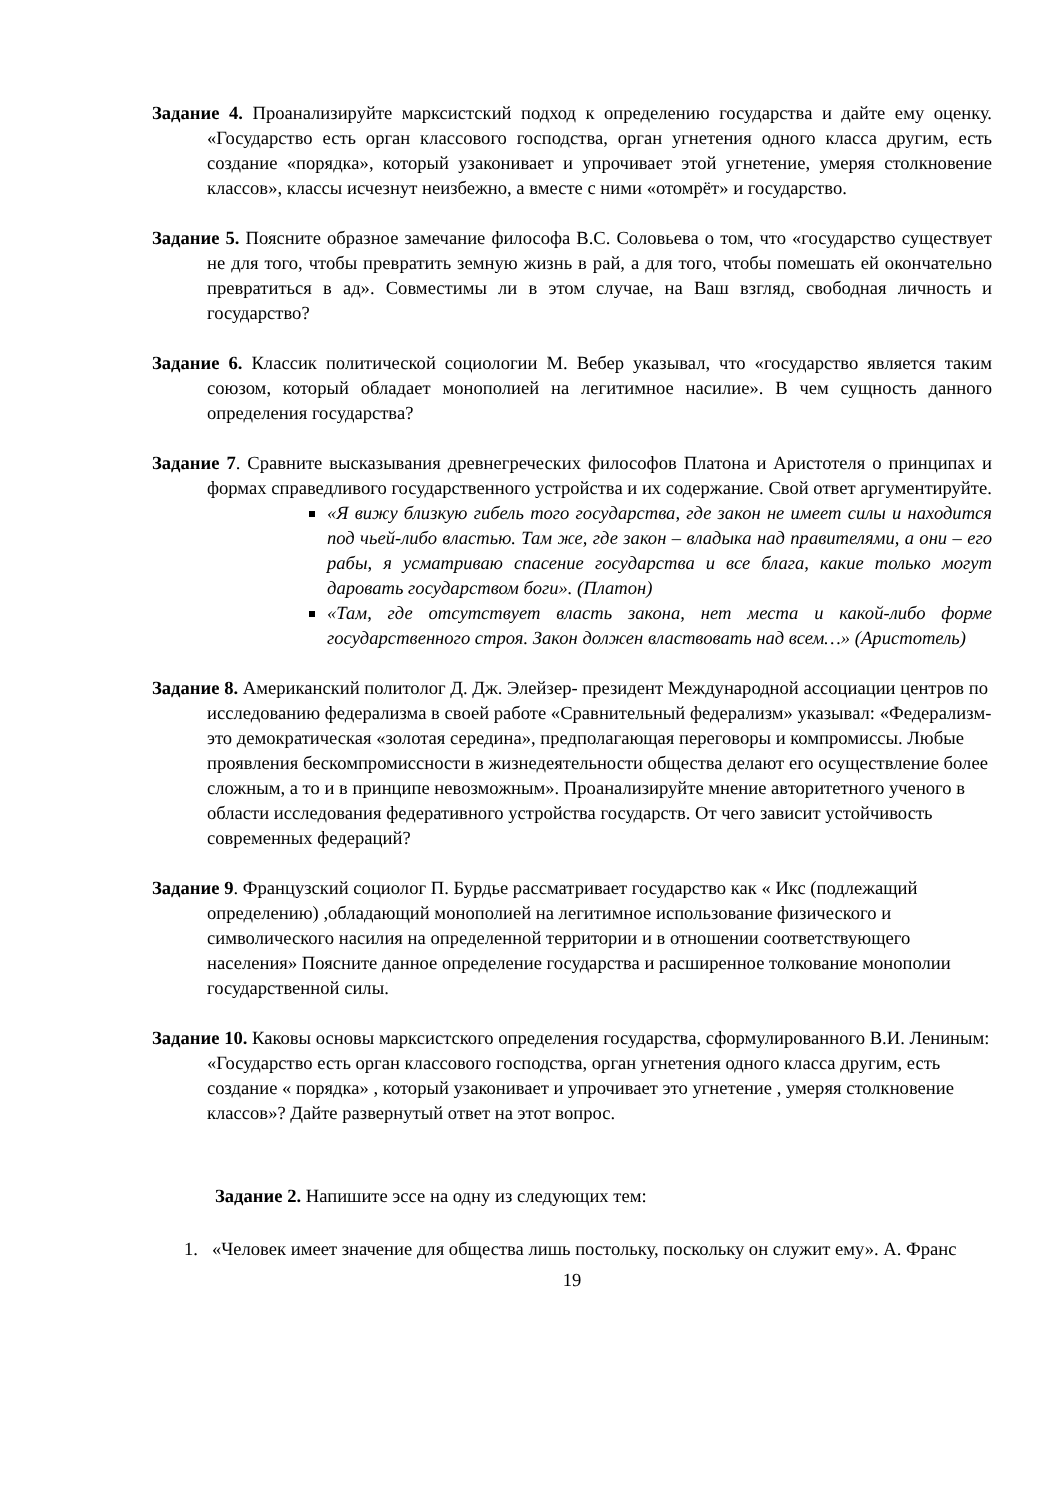Задание 4. Проанализируйте марксистский подход к определению государства и дайте ему оценку. «Государство есть орган классового господства, орган угнетения одного класса другим, есть создание «порядка», который узаконивает и упрочивает этой угнетение, умеряя столкновение классов», классы исчезнут неизбежно, а вместе с ними «отомрёт» и государство.
Задание 5. Поясните образное замечание философа В.С. Соловьева о том, что «государство существует не для того, чтобы превратить земную жизнь в рай, а для того, чтобы помешать ей окончательно превратиться в ад». Совместимы ли в этом случае, на Ваш взгляд, свободная личность и государство?
Задание 6. Классик политической социологии М. Вебер указывал, что «государство является таким союзом, который обладает монополией на легитимное насилие». В чем сущность данного определения государства?
Задание 7. Сравните высказывания древнегреческих философов Платона и Аристотеля о принципах и формах справедливого государственного устройства и их содержание. Свой ответ аргументируйте.
«Я вижу близкую гибель того государства, где закон не имеет силы и находится под чьей-либо властью. Там же, где закон – владыка над правителями, а они – его рабы, я усматриваю спасение государства и все блага, какие только могут даровать государством боги». (Платон)
«Там, где отсутствует власть закона, нет места и какой-либо форме государственного строя. Закон должен властвовать над всем…» (Аристотель)
Задание 8. Американский политолог Д. Дж. Элейзер- президент Международной ассоциации центров по исследованию федерализма в своей работе «Сравнительный федерализм» указывал: «Федерализм- это демократическая «золотая середина», предполагающая переговоры и компромиссы. Любые проявления бескомпромиссности в жизнедеятельности общества делают его осуществление более сложным, а то и в принципе невозможным». Проанализируйте мнение авторитетного ученого в области исследования федеративного устройства государств. От чего зависит устойчивость современных федераций?
Задание 9. Французский социолог П. Бурдье рассматривает государство как « Икс (подлежащий определению) ,обладающий монополией на легитимное использование физического и символического насилия на определенной территории и в отношении соответствующего населения» Поясните данное определение государства и расширенное толкование монополии государственной силы.
Задание 10. Каковы основы марксистского определения государства, сформулированного В.И. Лениным: «Государство есть орган классового господства, орган угнетения одного класса другим, есть создание « порядка» , который узаконивает и упрочивает это угнетение , умеряя столкновение классов»? Дайте развернутый ответ на этот вопрос.
Задание 2. Напишите эссе на одну из следующих тем:
1. «Человек имеет значение для общества лишь постольку, поскольку он служит ему». А. Франс
19